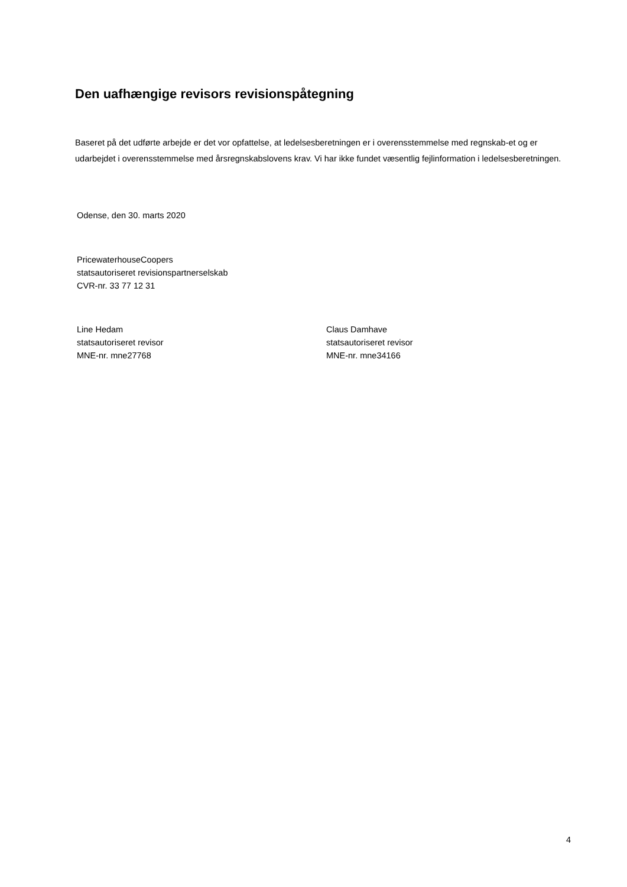Den uafhængige revisors revisionspåtegning
Baseret på det udførte arbejde er det vor opfattelse, at ledelsesberetningen er i overensstemmelse med regnskab-et og er udarbejdet i overensstemmelse med årsregnskabslovens krav. Vi har ikke fundet væsentlig fejlinformation i ledelsesberetningen.
Odense, den 30. marts 2020
PricewaterhouseCoopers
statsautoriseret revisionspartnerselskab
CVR-nr. 33 77 12 31
Line Hedam
statsautoriseret revisor
MNE-nr. mne27768
Claus Damhave
statsautoriseret revisor
MNE-nr. mne34166
4